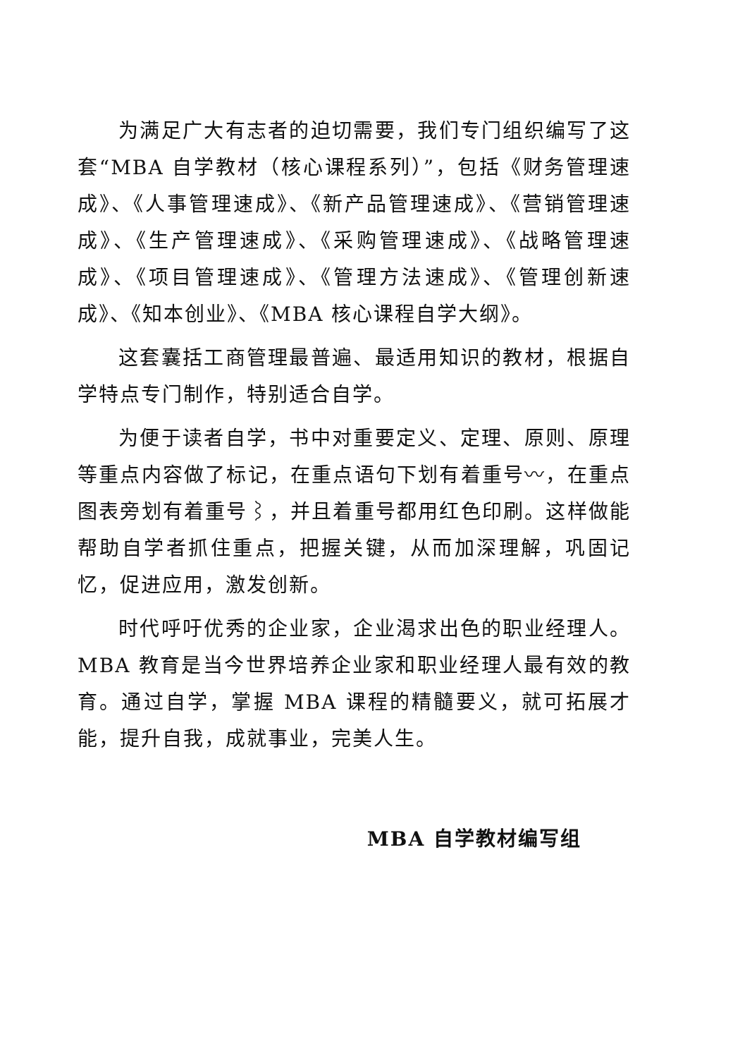为满足广大有志者的迫切需要，我们专门组织编写了这套“MBA 自学教材（核心课程系列）”，包括《财务管理速成》、《人事管理速成》、《新产品管理速成》、《营销管理速成》、《生产管理速成》、《采购管理速成》、《战略管理速成》、《项目管理速成》、《管理方法速成》、《管理创新速成》、《知本创业》、《MBA 核心课程自学大纲》。
这套囊括工商管理最普遍、最适用知识的教材，根据自学特点专门制作，特别适合自学。
为便于读者自学，书中对重要定义、定理、原则、原理等重点内容做了标记，在重点语句下划有着重号〰，在重点图表旁划有着重号⌇，并且着重号都用红色印刷。这样做能帮助自学者抓住重点，把握关键，从而加深理解，巩固记忆，促进应用，激发创新。
时代呼吁优秀的企业家，企业渴求出色的职业经理人。MBA 教育是当今世界培养企业家和职业经理人最有效的教育。通过自学，掌握 MBA 课程的精髓要义，就可拓展才能，提升自我，成就事业，完美人生。
MBA 自学教材编写组